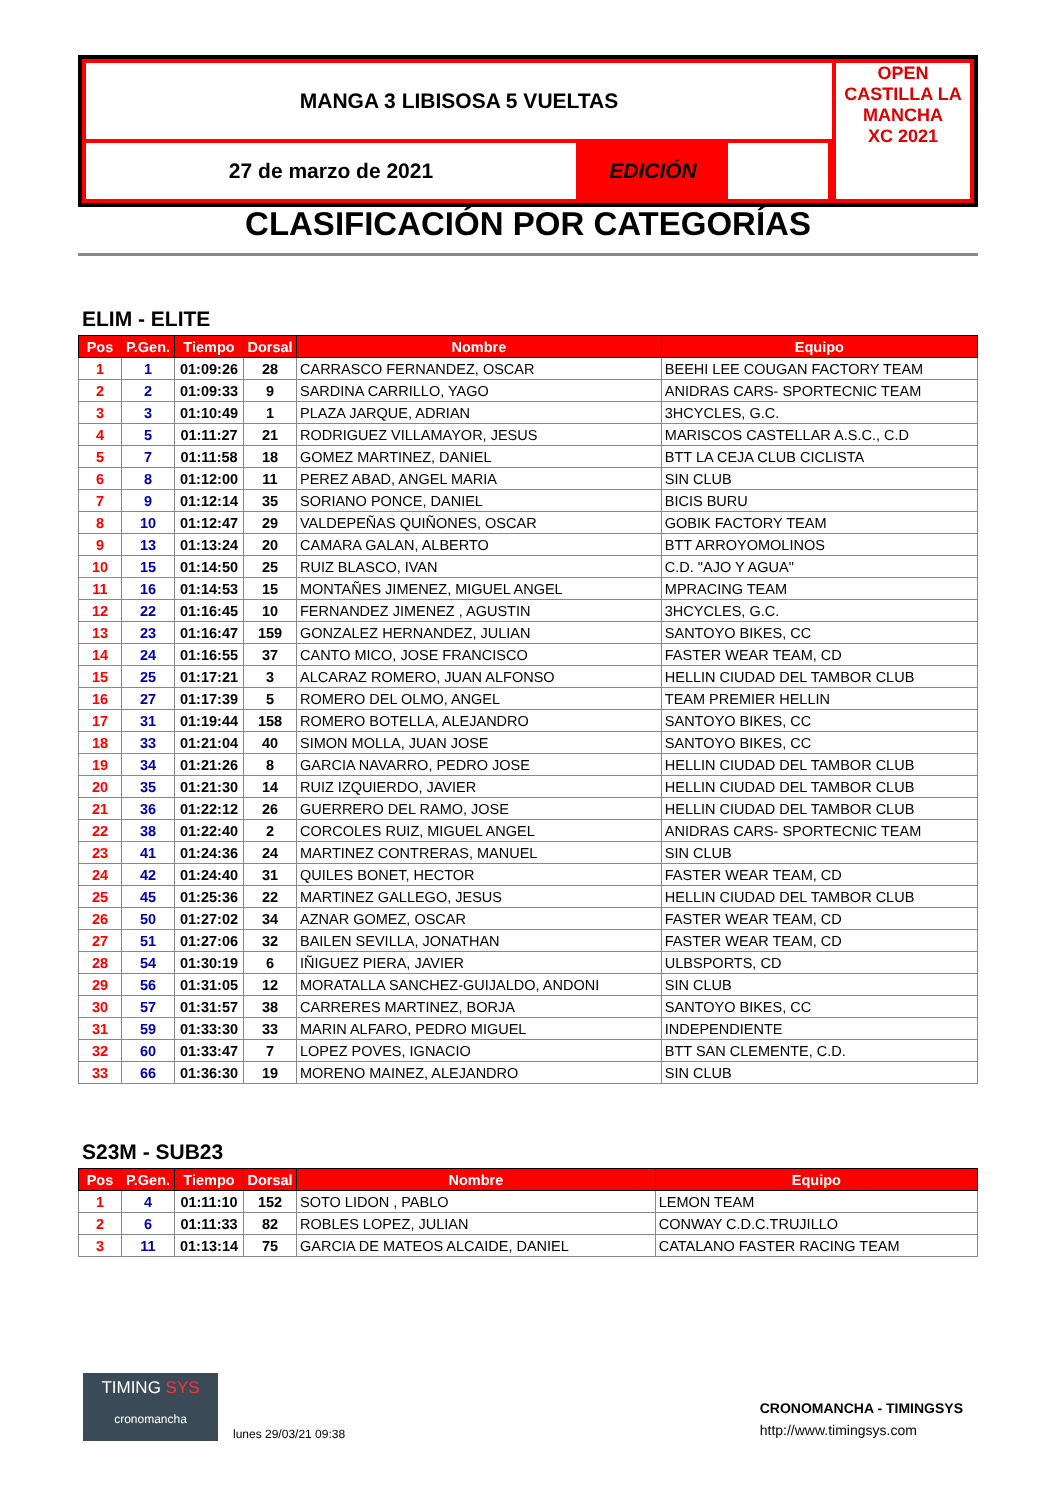MANGA 3 LIBISOSA 5 VUELTAS
27 de marzo de 2021 EDICIÓN
OPEN CASTILLA LA MANCHA
XC 2021
CLASIFICACIÓN POR CATEGORÍAS
ELIM - ELITE
| Pos | P.Gen. | Tiempo | Dorsal | Nombre | Equipo |
| --- | --- | --- | --- | --- | --- |
| 1 | 1 | 01:09:26 | 28 | CARRASCO FERNANDEZ, OSCAR | BEEHI LEE COUGAN FACTORY TEAM |
| 2 | 2 | 01:09:33 | 9 | SARDINA CARRILLO, YAGO | ANIDRAS CARS- SPORTECNIC TEAM |
| 3 | 3 | 01:10:49 | 1 | PLAZA JARQUE, ADRIAN | 3HCYCLES, G.C. |
| 4 | 5 | 01:11:27 | 21 | RODRIGUEZ VILLAMAYOR, JESUS | MARISCOS CASTELLAR A.S.C., C.D |
| 5 | 7 | 01:11:58 | 18 | GOMEZ MARTINEZ, DANIEL | BTT LA CEJA CLUB CICLISTA |
| 6 | 8 | 01:12:00 | 11 | PEREZ ABAD, ANGEL MARIA | SIN CLUB |
| 7 | 9 | 01:12:14 | 35 | SORIANO PONCE, DANIEL | BICIS BURU |
| 8 | 10 | 01:12:47 | 29 | VALDEPEÑAS QUIÑONES, OSCAR | GOBIK FACTORY TEAM |
| 9 | 13 | 01:13:24 | 20 | CAMARA GALAN, ALBERTO | BTT ARROYOMOLINOS |
| 10 | 15 | 01:14:50 | 25 | RUIZ BLASCO, IVAN | C.D. "AJO Y AGUA" |
| 11 | 16 | 01:14:53 | 15 | MONTAÑES JIMENEZ, MIGUEL ANGEL | MPRACING TEAM |
| 12 | 22 | 01:16:45 | 10 | FERNANDEZ JIMENEZ , AGUSTIN | 3HCYCLES, G.C. |
| 13 | 23 | 01:16:47 | 159 | GONZALEZ HERNANDEZ, JULIAN | SANTOYO BIKES, CC |
| 14 | 24 | 01:16:55 | 37 | CANTO MICO, JOSE FRANCISCO | FASTER WEAR TEAM, CD |
| 15 | 25 | 01:17:21 | 3 | ALCARAZ ROMERO, JUAN ALFONSO | HELLIN CIUDAD DEL TAMBOR CLUB |
| 16 | 27 | 01:17:39 | 5 | ROMERO DEL OLMO, ANGEL | TEAM PREMIER HELLIN |
| 17 | 31 | 01:19:44 | 158 | ROMERO BOTELLA, ALEJANDRO | SANTOYO BIKES, CC |
| 18 | 33 | 01:21:04 | 40 | SIMON MOLLA, JUAN JOSE | SANTOYO BIKES, CC |
| 19 | 34 | 01:21:26 | 8 | GARCIA NAVARRO, PEDRO JOSE | HELLIN CIUDAD DEL TAMBOR CLUB |
| 20 | 35 | 01:21:30 | 14 | RUIZ IZQUIERDO, JAVIER | HELLIN CIUDAD DEL TAMBOR CLUB |
| 21 | 36 | 01:22:12 | 26 | GUERRERO DEL RAMO, JOSE | HELLIN CIUDAD DEL TAMBOR CLUB |
| 22 | 38 | 01:22:40 | 2 | CORCOLES RUIZ, MIGUEL ANGEL | ANIDRAS CARS- SPORTECNIC TEAM |
| 23 | 41 | 01:24:36 | 24 | MARTINEZ CONTRERAS, MANUEL | SIN CLUB |
| 24 | 42 | 01:24:40 | 31 | QUILES BONET, HECTOR | FASTER WEAR TEAM, CD |
| 25 | 45 | 01:25:36 | 22 | MARTINEZ GALLEGO, JESUS | HELLIN CIUDAD DEL TAMBOR CLUB |
| 26 | 50 | 01:27:02 | 34 | AZNAR GOMEZ, OSCAR | FASTER WEAR TEAM, CD |
| 27 | 51 | 01:27:06 | 32 | BAILEN SEVILLA, JONATHAN | FASTER WEAR TEAM, CD |
| 28 | 54 | 01:30:19 | 6 | IÑIGUEZ PIERA, JAVIER | ULBSPORTS, CD |
| 29 | 56 | 01:31:05 | 12 | MORATALLA SANCHEZ-GUIJALDO, ANDONI | SIN CLUB |
| 30 | 57 | 01:31:57 | 38 | CARRERES MARTINEZ, BORJA | SANTOYO BIKES, CC |
| 31 | 59 | 01:33:30 | 33 | MARIN ALFARO, PEDRO MIGUEL | INDEPENDIENTE |
| 32 | 60 | 01:33:47 | 7 | LOPEZ POVES, IGNACIO | BTT SAN CLEMENTE, C.D. |
| 33 | 66 | 01:36:30 | 19 | MORENO MAINEZ, ALEJANDRO | SIN CLUB |
S23M - SUB23
| Pos | P.Gen. | Tiempo | Dorsal | Nombre | Equipo |
| --- | --- | --- | --- | --- | --- |
| 1 | 4 | 01:11:10 | 152 | SOTO LIDON , PABLO | LEMON TEAM |
| 2 | 6 | 01:11:33 | 82 | ROBLES LOPEZ, JULIAN | CONWAY C.D.C.TRUJILLO |
| 3 | 11 | 01:13:14 | 75 | GARCIA DE MATEOS ALCAIDE, DANIEL | CATALANO FASTER RACING TEAM |
TIMING SYS
cronomancha
lunes 29/03/21 09:38
CRONOMANCHA - TIMINGSYS
http://www.timingsys.com